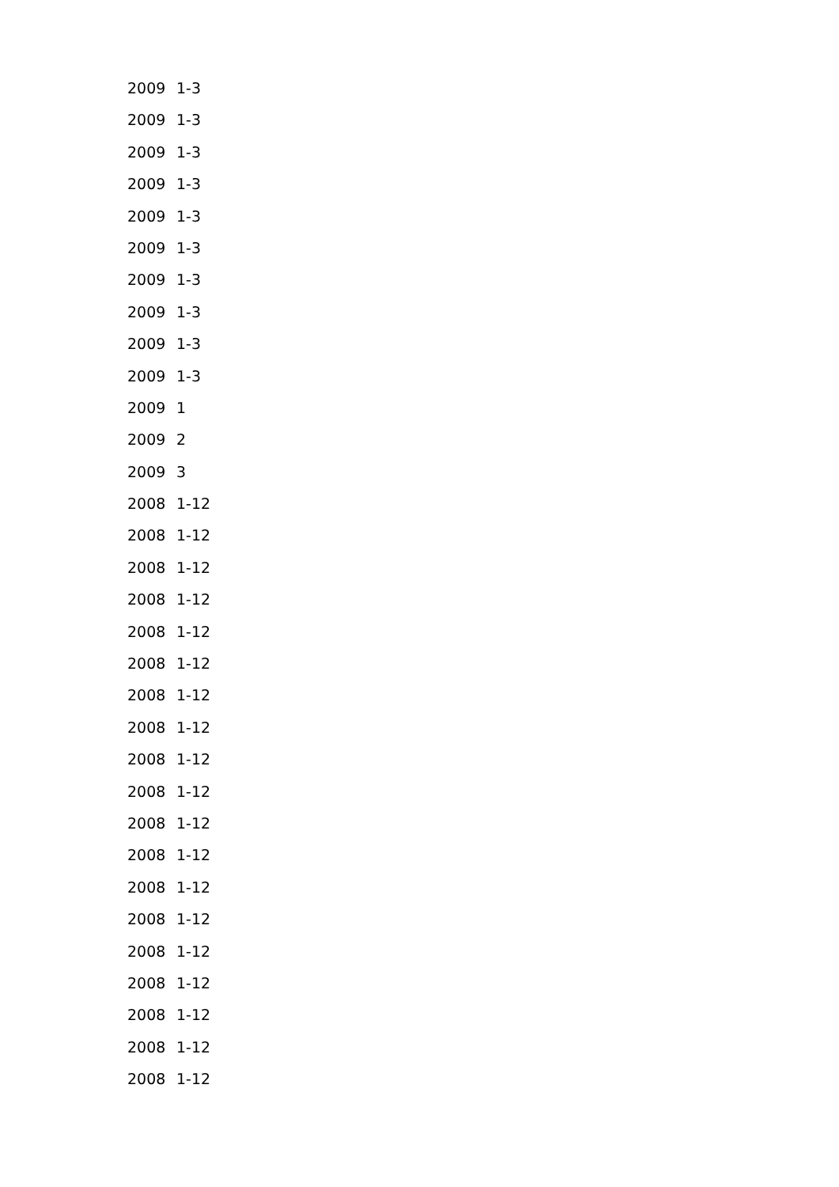2009 1-3
2009 1-3
2009 1-3
2009 1-3
2009 1-3
2009 1-3
2009 1-3
2009 1-3
2009 1-3
2009 1-3
2009 1
2009 2
2009 3
2008 1-12
2008 1-12
2008 1-12
2008 1-12
2008 1-12
2008 1-12
2008 1-12
2008 1-12
2008 1-12
2008 1-12
2008 1-12
2008 1-12
2008 1-12
2008 1-12
2008 1-12
2008 1-12
2008 1-12
2008 1-12
2008 1-12